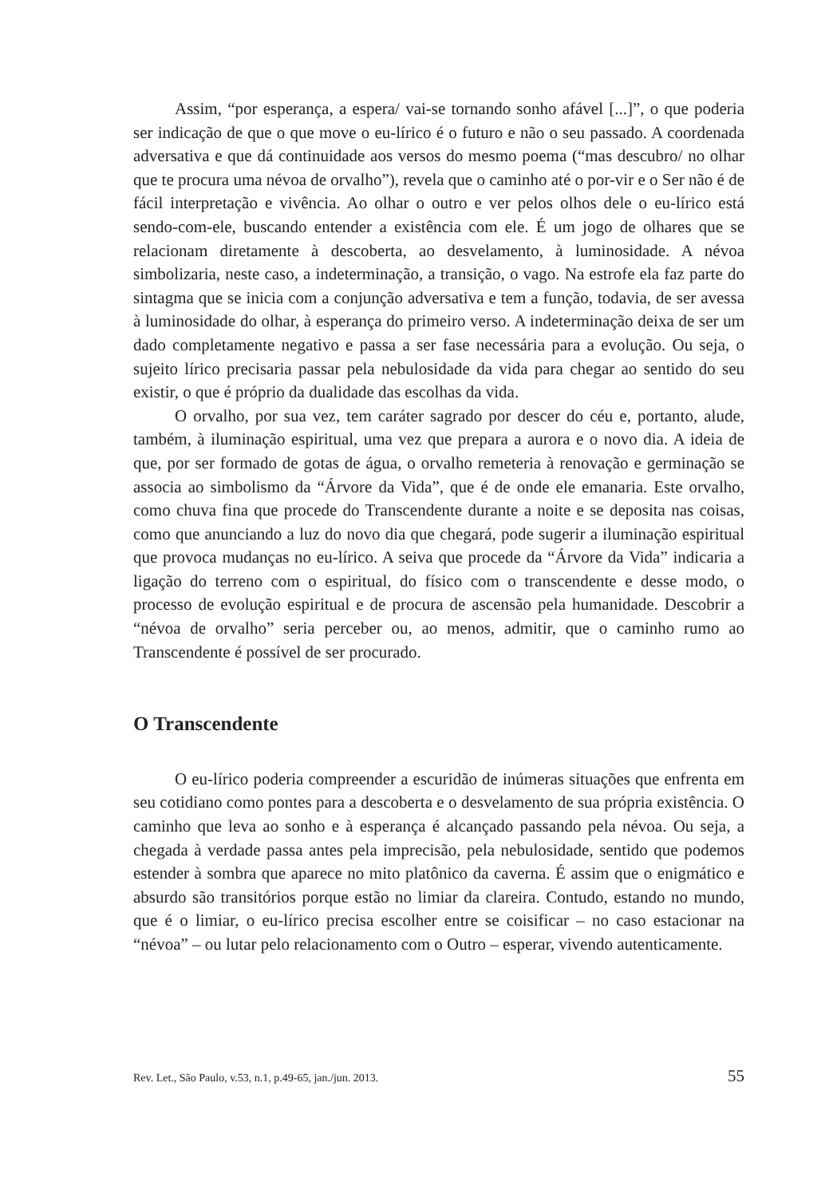Assim, “por esperança, a espera/ vai-se tornando sonho afável [...]”, o que poderia ser indicação de que o que move o eu-lírico é o futuro e não o seu passado. A coordenada adversativa e que dá continuidade aos versos do mesmo poema (“mas descubro/ no olhar que te procura uma névoa de orvalho”), revela que o caminho até o por-vir e o Ser não é de fácil interpretação e vivência. Ao olhar o outro e ver pelos olhos dele o eu-lírico está sendo-com-ele, buscando entender a existência com ele. É um jogo de olhares que se relacionam diretamente à descoberta, ao desvelamento, à luminosidade. A névoa simbolizaria, neste caso, a indeterminação, a transição, o vago. Na estrofe ela faz parte do sintagma que se inicia com a conjunção adversativa e tem a função, todavia, de ser avessa à luminosidade do olhar, à esperança do primeiro verso. A indeterminação deixa de ser um dado completamente negativo e passa a ser fase necessária para a evolução. Ou seja, o sujeito lírico precisaria passar pela nebulosidade da vida para chegar ao sentido do seu existir, o que é próprio da dualidade das escolhas da vida.
O orvalho, por sua vez, tem caráter sagrado por descer do céu e, portanto, alude, também, à iluminação espiritual, uma vez que prepara a aurora e o novo dia. A ideia de que, por ser formado de gotas de água, o orvalho remeteria à renovação e germinação se associa ao simbolismo da “Árvore da Vida”, que é de onde ele emanaria. Este orvalho, como chuva fina que procede do Transcendente durante a noite e se deposita nas coisas, como que anunciando a luz do novo dia que chegará, pode sugerir a iluminação espiritual que provoca mudanças no eu-lírico. A seiva que procede da “Árvore da Vida” indicaria a ligação do terreno com o espiritual, do físico com o transcendente e desse modo, o processo de evolução espiritual e de procura de ascensão pela humanidade. Descobrir a “névoa de orvalho” seria perceber ou, ao menos, admitir, que o caminho rumo ao Transcendente é possível de ser procurado.
O Transcendente
O eu-lírico poderia compreender a escuridão de inúmeras situações que enfrenta em seu cotidiano como pontes para a descoberta e o desvelamento de sua própria existência. O caminho que leva ao sonho e à esperança é alcançado passando pela névoa. Ou seja, a chegada à verdade passa antes pela imprecisão, pela nebulosidade, sentido que podemos estender à sombra que aparece no mito platônico da caverna. É assim que o enigmático e absurdo são transitórios porque estão no limiar da clareira. Contudo, estando no mundo, que é o limiar, o eu-lírico precisa escolher entre se coisificar – no caso estacionar na “névoa” – ou lutar pelo relacionamento com o Outro – esperar, vivendo autenticamente.
Rev. Let., São Paulo, v.53, n.1, p.49-65, jan./jun. 2013. 55